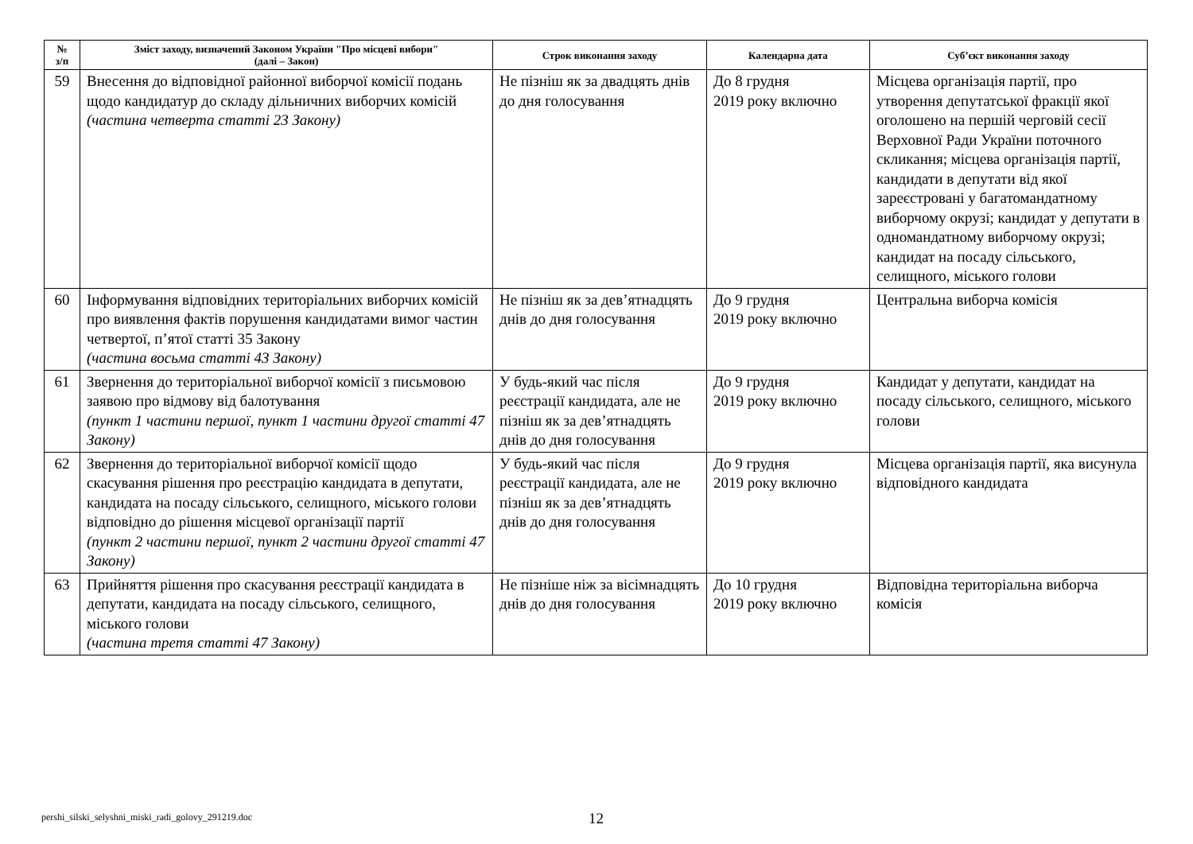| № з/п | Зміст заходу, визначений Законом України "Про місцеві вибори" (далі – Закон) | Строк виконання заходу | Календарна дата | Суб’єкт виконання заходу |
| --- | --- | --- | --- | --- |
| 59 | Внесення до відповідної районної виборчої комісії подань щодо кандидатур до складу дільничних виборчих комісій (частина четверта статті 23 Закону) | Не пізніш як за двадцять днів до дня голосування | До 8 грудня 2019 року включно | Місцева організація партії, про утворення депутатської фракції якої оголошено на першій черговій сесії Верховної Ради України поточного скликання; місцева організація партії, кандидати в депутати від якої зареєстровані у багатомандатному виборчому окрузі; кандидат у депутати в одномандатному виборчому окрузі; кандидат на посаду сільського, селищного, міського голови |
| 60 | Інформування відповідних територіальних виборчих комісій про виявлення фактів порушення кандидатами вимог частин четвертої, п’ятої статті 35 Закону (частина восьма статті 43 Закону) | Не пізніш як за дев’ятнадцять днів до дня голосування | До 9 грудня 2019 року включно | Центральна виборча комісія |
| 61 | Звернення до територіальної виборчої комісії з письмовою заявою про відмову від балотування (пункт 1 частини першої, пункт 1 частини другої статті 47 Закону) | У будь-який час після реєстрації кандидата, але не пізніш як за дев’ятнадцять днів до дня голосування | До 9 грудня 2019 року включно | Кандидат у депутати, кандидат на посаду сільського, селищного, міського голови |
| 62 | Звернення до територіальної виборчої комісії щодо скасування рішення про реєстрацію кандидата в депутати, кандидата на посаду сільського, селищного, міського голови відповідно до рішення місцевої організації партії (пункт 2 частини першої, пункт 2 частини другої статті 47 Закону) | У будь-який час після реєстрації кандидата, але не пізніш як за дев’ятнадцять днів до дня голосування | До 9 грудня 2019 року включно | Місцева організація партії, яка висунула відповідного кандидата |
| 63 | Прийняття рішення про скасування реєстрації кандидата в депутати, кандидата на посаду сільського, селищного, міського голови (частина третя статті 47 Закону) | Не пізніше ніж за вісімнадцять днів до дня голосування | До 10 грудня 2019 року включно | Відповідна територіальна виборча комісія |
pershi_silski_selyshni_miski_radi_golovy_291219.doc 12